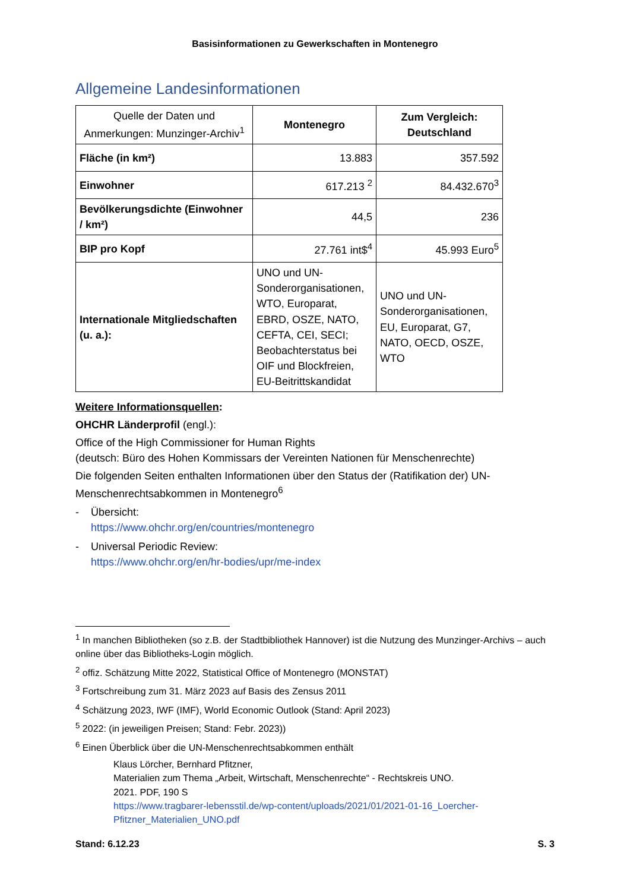Basisinformationen zu Gewerkschaften in Montenegro
Allgemeine Landesinformationen
| Quelle der Daten und Anmerkungen: Munzinger-Archiv<sup>1</sup> | Montenegro | Zum Vergleich: Deutschland |
| Fläche (in km²) | 13.883 | 357.592 |
| Einwohner | 617.213 <sup>2</sup> | 84.432.670<sup>3</sup> |
| Bevölkerungsdichte (Einwohner / km²) | 44,5 | 236 |
| BIP pro Kopf | 27.761 int$<sup>4</sup> | 45.993 Euro<sup>5</sup> |
| Internationale Mitgliedschaften (u. a.): | UNO und UN-Sonderorganisationen, WTO, Europarat, EBRD, OSZE, NATO, CEFTA, CEI, SECI; Beobachterstatus bei OIF und Blockfreien, EU-Beitrittskandidat | UNO und UN-Sonderorganisationen, EU, Europarat, G7, NATO, OECD, OSZE, WTO |
Weitere Informationsquellen:
OHCHR Länderprofil (engl.):
Office of the High Commissioner for Human Rights
(deutsch: Büro des Hohen Kommissars der Vereinten Nationen für Menschenrechte)
Die folgenden Seiten enthalten Informationen über den Status der (Ratifikation der) UN-Menschenrechtsabkommen in Montenegro<sup>6</sup>
- Übersicht:
https://www.ohchr.org/en/countries/montenegro
- Universal Periodic Review:
https://www.ohchr.org/en/hr-bodies/upr/me-index
<sup>1</sup> In manchen Bibliotheken (so z.B. der Stadtbibliothek Hannover) ist die Nutzung des Munzinger-Archivs – auch online über das Bibliotheks-Login möglich.
<sup>2</sup> offiz. Schätzung Mitte 2022, Statistical Office of Montenegro (MONSTAT)
<sup>3</sup> Fortschreibung zum 31. März 2023 auf Basis des Zensus 2011
<sup>4</sup> Schätzung 2023, IWF (IMF), World Economic Outlook (Stand: April 2023)
<sup>5</sup> 2022: (in jeweiligen Preisen; Stand: Febr. 2023))
<sup>6</sup> Einen Überblick über die UN-Menschenrechtsabkommen enthält
Klaus Lörcher, Bernhard Pfitzner,
Materialien zum Thema „Arbeit, Wirtschaft, Menschenrechte“ - Rechtskreis UNO.
2021. PDF, 190 S
https://www.tragbarer-lebensstil.de/wp-content/uploads/2021/01/2021-01-16_Loercher-Pfitzner_Materialien_UNO.pdf
Stand: 6.12.23 S. 3